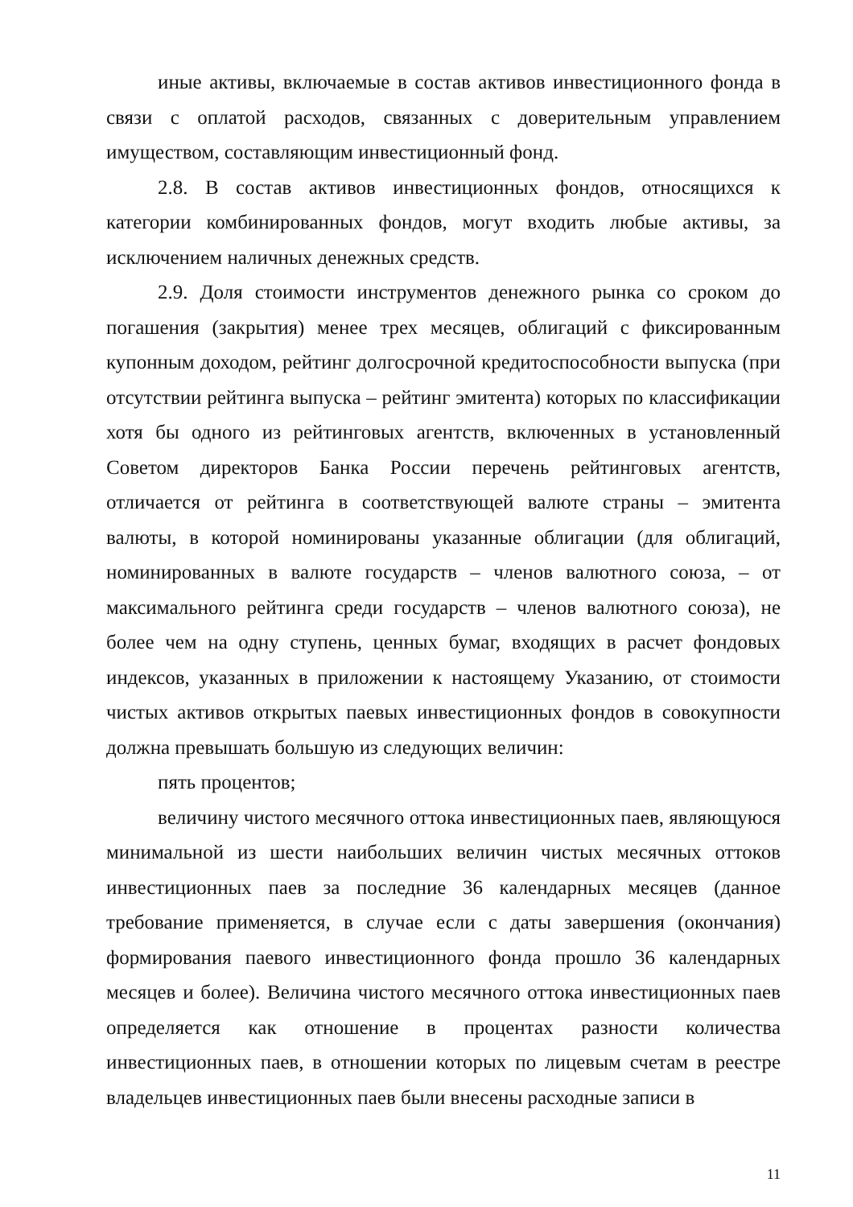иные активы, включаемые в состав активов инвестиционного фонда в связи с оплатой расходов, связанных с доверительным управлением имуществом, составляющим инвестиционный фонд.
2.8. В состав активов инвестиционных фондов, относящихся к категории комбинированных фондов, могут входить любые активы, за исключением наличных денежных средств.
2.9. Доля стоимости инструментов денежного рынка со сроком до погашения (закрытия) менее трех месяцев, облигаций с фиксированным купонным доходом, рейтинг долгосрочной кредитоспособности выпуска (при отсутствии рейтинга выпуска – рейтинг эмитента) которых по классификации хотя бы одного из рейтинговых агентств, включенных в установленный Советом директоров Банка России перечень рейтинговых агентств, отличается от рейтинга в соответствующей валюте страны – эмитента валюты, в которой номинированы указанные облигации (для облигаций, номинированных в валюте государств – членов валютного союза, – от максимального рейтинга среди государств – членов валютного союза), не более чем на одну ступень, ценных бумаг, входящих в расчет фондовых индексов, указанных в приложении к настоящему Указанию, от стоимости чистых активов открытых паевых инвестиционных фондов в совокупности должна превышать большую из следующих величин:
пять процентов;
величину чистого месячного оттока инвестиционных паев, являющуюся минимальной из шести наибольших величин чистых месячных оттоков инвестиционных паев за последние 36 календарных месяцев (данное требование применяется, в случае если с даты завершения (окончания) формирования паевого инвестиционного фонда прошло 36 календарных месяцев и более). Величина чистого месячного оттока инвестиционных паев определяется как отношение в процентах разности количества инвестиционных паев, в отношении которых по лицевым счетам в реестре владельцев инвестиционных паев были внесены расходные записи в
11